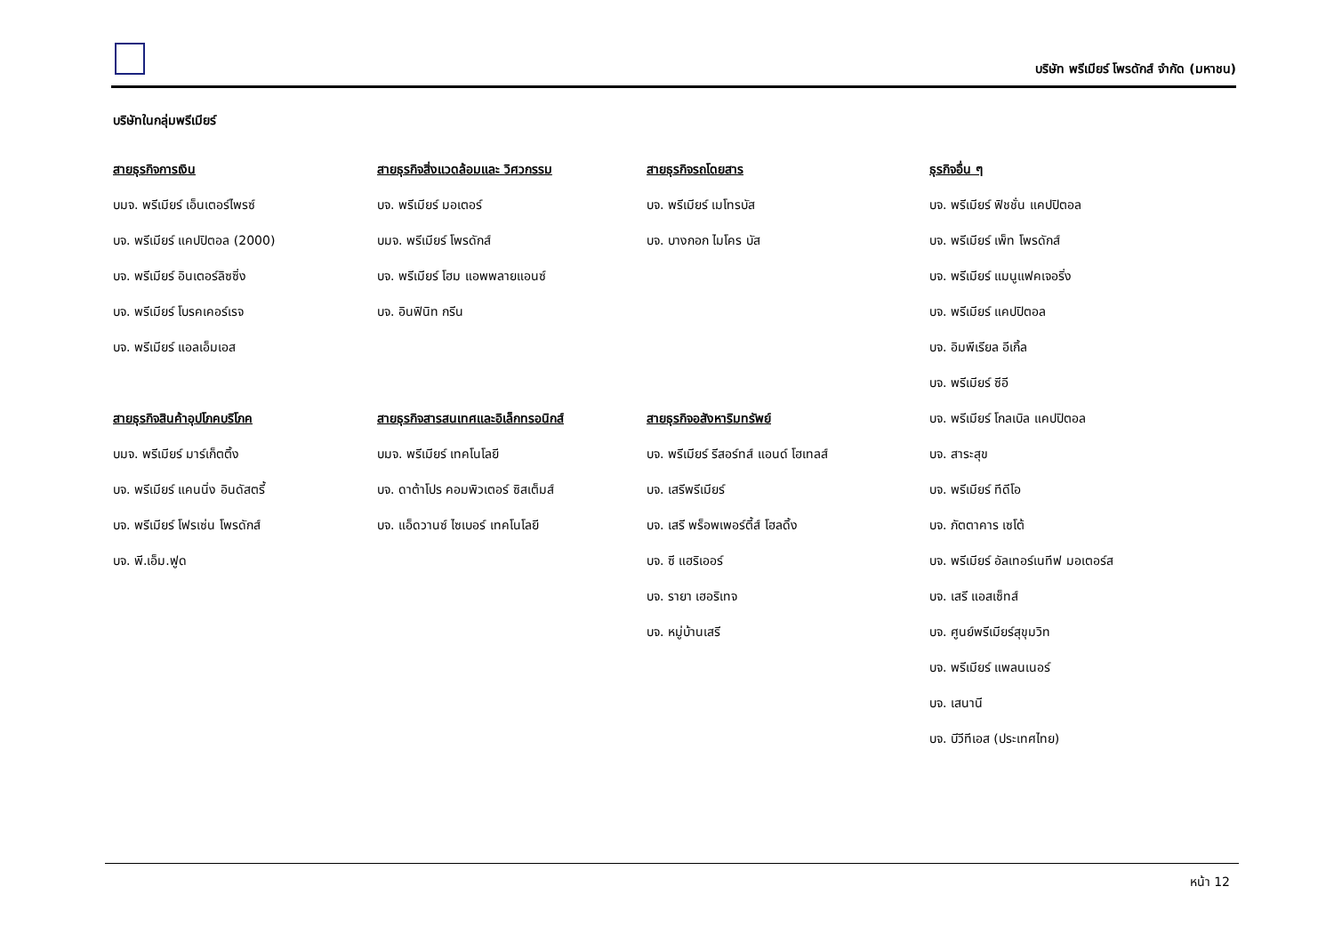บริษัท พรีเมียร์ โพรดักส์ จำกัด (มหาชน)
บริษัทในกลุ่มพรีเมียร์
สายธุรกิจการเงิน
บมจ. พรีเมียร์ เอ็นเตอร์ไพรซ์
บจ. พรีเมียร์ แคปปิตอล (2000)
บจ. พรีเมียร์ อินเตอร์ลิซซิ่ง
บจ. พรีเมียร์ โบรคเคอร์เรจ
บจ. พรีเมียร์ แอลเอ็มเอส
สายธุรกิจสินค้าอุปโภคบริโภค
บมจ. พรีเมียร์ มาร์เก็ตติ้ง
บจ. พรีเมียร์ แคนนิ่ง อินดัสตรี้
บจ. พรีเมียร์ โฟรเซ่น โพรดักส์
บจ. พี.เอ็ม.ฟูด
สายธุรกิจสิ่งแวดล้อมและ วิศวกรรม
บจ. พรีเมียร์ มอเตอร์
บมจ. พรีเมียร์ โพรดักส์
บจ. พรีเมียร์ โฮม แอพพลายแอนซ์
บจ. อินฟินิท กรีน
สายธุรกิจสารสนเทศและอิเล็กทรอนิกส์
บมจ. พรีเมียร์ เทคโนโลยี
บจ. ดาต้าโปร คอมพิวเตอร์ ซิสเต็มส์
บจ. แอ็ดวานซ์ ไซเบอร์ เทคโนโลยี
สายธุรกิจรถโดยสาร
บจ. พรีเมียร์ เมโทรบัส
บจ. บางกอก ไมโคร บัส
สายธุรกิจอสังหาริมทรัพย์
บจ. พรีเมียร์ รีสอร์ทส์ แอนด์ โฮเทลส์
บจ. เสรีพรีเมียร์
บจ. เสรี พร็อพเพอร์ตี้ส์ โฮลดิ้ง
บจ. ซี แฮริเออร์
บจ. รายา เฮอริเทจ
บจ. หมู่บ้านเสรี
ธุรกิจอื่น ๆ
บจ. พรีเมียร์ ฟิชชั่น แคปปิตอล
บจ. พรีเมียร์ เพ็ท โพรดักส์
บจ. พรีเมียร์ แมนูแฟคเจอริ่ง
บจ. พรีเมียร์ แคปปิตอล
บจ. อิมพีเรียล อีเกิ้ล
บจ. พรีเมียร์ ซีอี
บจ. พรีเมียร์ โกลเบิล แคปปิตอล
บจ. สาระสุข
บจ. พรีเมียร์ ทีดีโอ
บจ. ภัตตาคาร เซโต้
บจ. พรีเมียร์ อัลเทอร์เนทีฟ มอเตอร์ส
บจ. เสรี แอสเซ็ทส์
บจ. ศูนย์พรีเมียร์สุขุมวิท
บจ. พรีเมียร์ แพลนเนอร์
บจ. เสนานี
บจ. บีวีทีเอส (ประเทศไทย)
หน้า 12